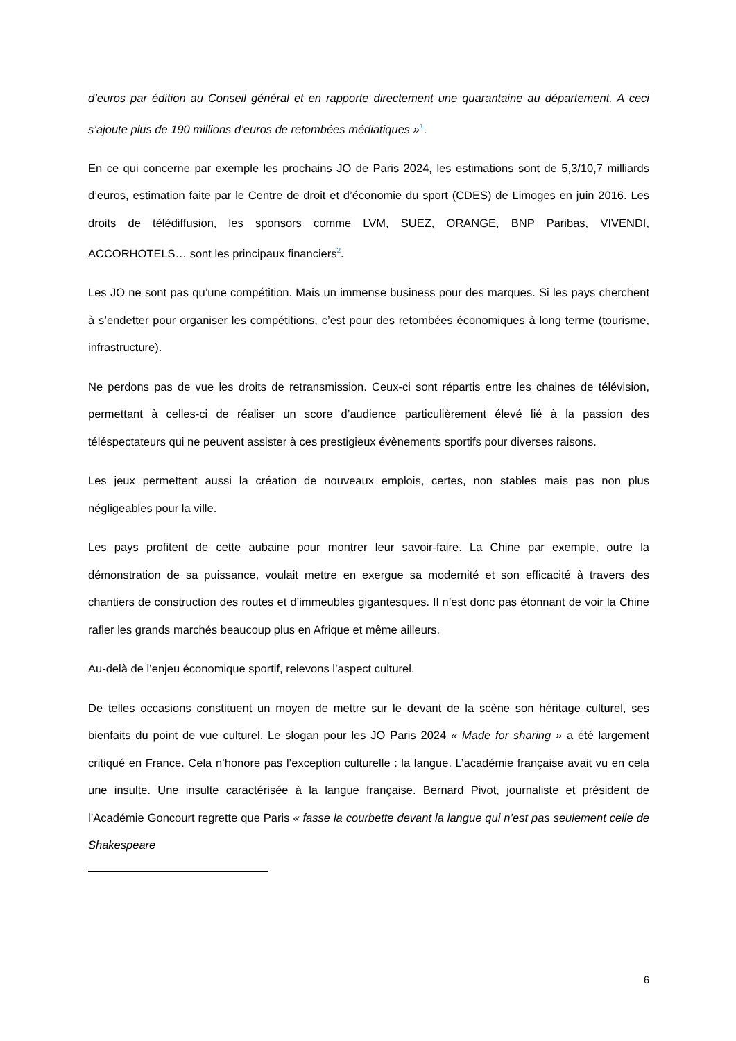d’euros par édition au Conseil général et en rapporte directement une quarantaine au département. A ceci s’ajoute plus de 190 millions d’euros de retombées médiatiques »<sup>1</sup>.
En ce qui concerne par exemple les prochains JO de Paris 2024, les estimations sont de 5,3/10,7 milliards d’euros, estimation faite par le Centre de droit et d’économie du sport (CDES) de Limoges en juin 2016. Les droits de télédiffusion, les sponsors comme LVM, SUEZ, ORANGE, BNP Paribas, VIVENDI, ACCORHOTELS… sont les principaux financiers<sup>2</sup>.
Les JO ne sont pas qu’une compétition. Mais un immense business pour des marques. Si les pays cherchent à s’endetter pour organiser les compétitions, c’est pour des retombées économiques à long terme (tourisme, infrastructure).
Ne perdons pas de vue les droits de retransmission. Ceux-ci sont répartis entre les chaines de télévision, permettant à celles-ci de réaliser un score d’audience particulièrement élevé lié à la passion des téléspectateurs qui ne peuvent assister à ces prestigieux évènements sportifs pour diverses raisons.
Les jeux permettent aussi la création de nouveaux emplois, certes, non stables mais pas non plus négligeables pour la ville.
Les pays profitent de cette aubaine pour montrer leur savoir-faire. La Chine par exemple, outre la démonstration de sa puissance, voulait mettre en exergue sa modernité et son efficacité à travers des chantiers de construction des routes et d’immeubles gigantesques. Il n’est donc pas étonnant de voir la Chine rafler les grands marchés beaucoup plus en Afrique et même ailleurs.
Au-delà de l’enjeu économique sportif, relevons l’aspect culturel.
De telles occasions constituent un moyen de mettre sur le devant de la scène son héritage culturel, ses bienfaits du point de vue culturel. Le slogan pour les JO Paris 2024 « Made for sharing » a été largement critiqué en France. Cela n’honore pas l’exception culturelle : la langue. L’académie française avait vu en cela une insulte. Une insulte caractérisée à la langue française. Bernard Pivot, journaliste et président de l’Académie Goncourt regrette que Paris « fasse la courbette devant la langue qui n’est pas seulement celle de Shakespeare
6